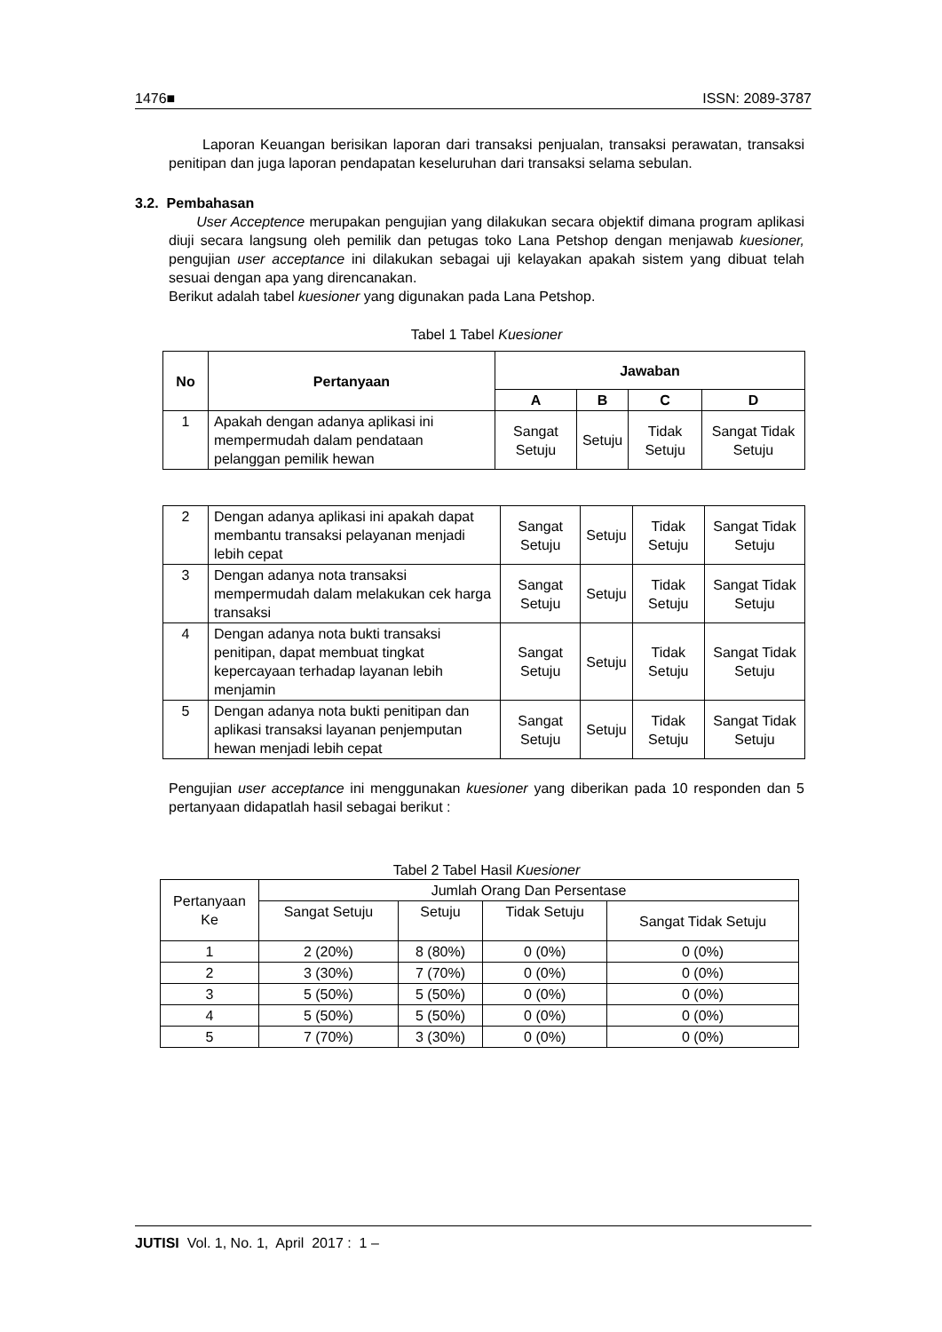1476■ ISSN: 2089-3787
Laporan Keuangan berisikan laporan dari transaksi penjualan, transaksi perawatan, transaksi penitipan dan juga laporan pendapatan keseluruhan dari transaksi selama sebulan.
3.2. Pembahasan
User Acceptence merupakan pengujian yang dilakukan secara objektif dimana program aplikasi diuji secara langsung oleh pemilik dan petugas toko Lana Petshop dengan menjawab kuesioner, pengujian user acceptance ini dilakukan sebagai uji kelayakan apakah sistem yang dibuat telah sesuai dengan apa yang direncanakan.
Berikut adalah tabel kuesioner yang digunakan pada Lana Petshop.
Tabel 1 Tabel Kuesioner
| No | Pertanyaan | Jawaban | | | |
| --- | --- | --- | --- | --- | --- |
| | | A | B | C | D |
| 1 | Apakah dengan adanya aplikasi ini mempermudah dalam pendataan pelanggan pemilik hewan | Sangat Setuju | Setuju | Tidak Setuju | Sangat Tidak Setuju |
| 2 | Dengan adanya aplikasi ini apakah dapat membantu transaksi pelayanan menjadi lebih cepat | Sangat Setuju | Setuju | Tidak Setuju | Sangat Tidak Setuju |
| 3 | Dengan adanya nota transaksi mempermudah dalam melakukan cek harga transaksi | Sangat Setuju | Setuju | Tidak Setuju | Sangat Tidak Setuju |
| 4 | Dengan adanya nota bukti transaksi penitipan, dapat membuat tingkat kepercayaan terhadap layanan lebih menjamin | Sangat Setuju | Setuju | Tidak Setuju | Sangat Tidak Setuju |
| 5 | Dengan adanya nota bukti penitipan dan aplikasi transaksi layanan penjemputan hewan menjadi lebih cepat | Sangat Setuju | Setuju | Tidak Setuju | Sangat Tidak Setuju |
Pengujian user acceptance ini menggunakan kuesioner yang diberikan pada 10 responden dan 5 pertanyaan didapatlah hasil sebagai berikut :
Tabel 2 Tabel Hasil Kuesioner
| Pertanyaan Ke | Jumlah Orang Dan Persentase | | | |
| | Sangat Setuju | Setuju | Tidak Setuju | Sangat Tidak Setuju |
| 1 | 2 (20%) | 8 (80%) | 0 (0%) | 0 (0%) |
| 2 | 3 (30%) | 7 (70%) | 0 (0%) | 0 (0%) |
| 3 | 5 (50%) | 5 (50%) | 0 (0%) | 0 (0%) |
| 4 | 5 (50%) | 5 (50%) | 0 (0%) | 0 (0%) |
| 5 | 7 (70%) | 3 (30%) | 0 (0%) | 0 (0%) |
JUTISI Vol. 1, No. 1, April 2017 : 1 –